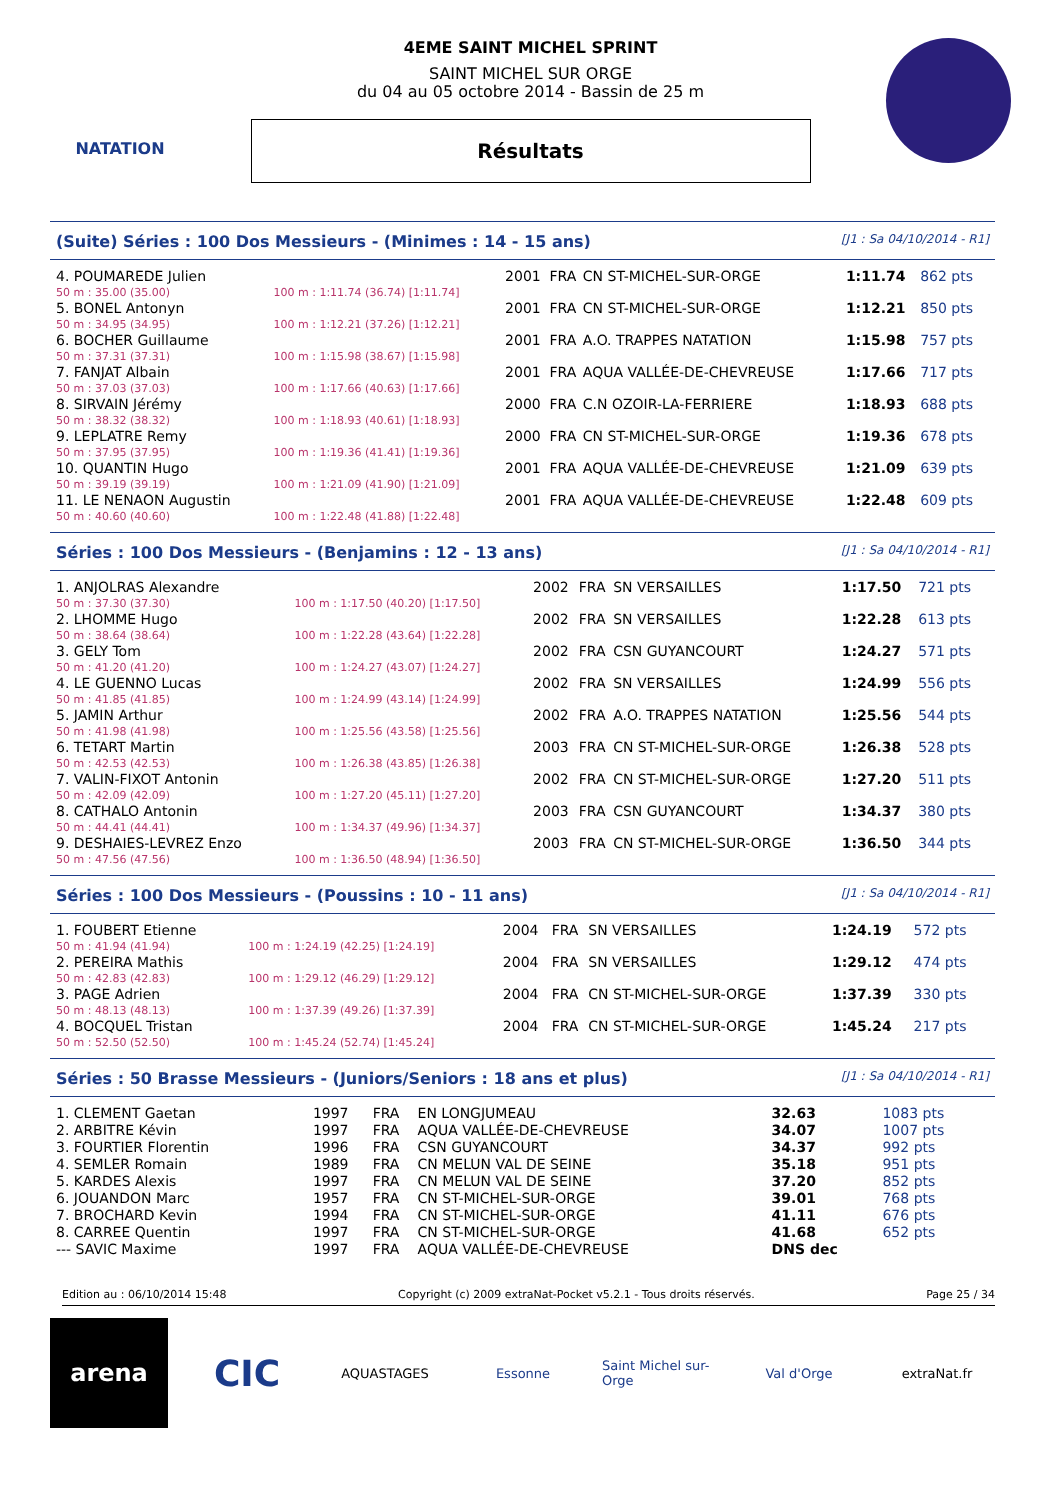NATATION
4EME SAINT MICHEL SPRINT
SAINT MICHEL SUR ORGE
du 04 au 05 octobre 2014 - Bassin de 25 m
Résultats
(Suite) Séries : 100 Dos Messieurs - (Minimes : 14 - 15 ans) [J1 : Sa 04/10/2014 - R1]
| 4. POUMAREDE Julien | | 2001 | FRA | CN ST-MICHEL-SUR-ORGE | 1:11.74 | 862 pts |
| 50 m : 35.00 (35.00) | 100 m : 1:11.74 (36.74) [1:11.74] | | | | | |
| 5. BONEL Antonyn | | 2001 | FRA | CN ST-MICHEL-SUR-ORGE | 1:12.21 | 850 pts |
| 50 m : 34.95 (34.95) | 100 m : 1:12.21 (37.26) [1:12.21] | | | | | |
| 6. BOCHER Guillaume | | 2001 | FRA | A.O. TRAPPES NATATION | 1:15.98 | 757 pts |
| 50 m : 37.31 (37.31) | 100 m : 1:15.98 (38.67) [1:15.98] | | | | | |
| 7. FANJAT Albain | | 2001 | FRA | AQUA VALLÉE-DE-CHEVREUSE | 1:17.66 | 717 pts |
| 50 m : 37.03 (37.03) | 100 m : 1:17.66 (40.63) [1:17.66] | | | | | |
| 8. SIRVAIN Jérémy | | 2000 | FRA | C.N OZOIR-LA-FERRIERE | 1:18.93 | 688 pts |
| 50 m : 38.32 (38.32) | 100 m : 1:18.93 (40.61) [1:18.93] | | | | | |
| 9. LEPLATRE Remy | | 2000 | FRA | CN ST-MICHEL-SUR-ORGE | 1:19.36 | 678 pts |
| 50 m : 37.95 (37.95) | 100 m : 1:19.36 (41.41) [1:19.36] | | | | | |
| 10. QUANTIN Hugo | | 2001 | FRA | AQUA VALLÉE-DE-CHEVREUSE | 1:21.09 | 639 pts |
| 50 m : 39.19 (39.19) | 100 m : 1:21.09 (41.90) [1:21.09] | | | | | |
| 11. LE NENAON Augustin | | 2001 | FRA | AQUA VALLÉE-DE-CHEVREUSE | 1:22.48 | 609 pts |
| 50 m : 40.60 (40.60) | 100 m : 1:22.48 (41.88) [1:22.48] | | | | | |
Séries : 100 Dos Messieurs - (Benjamins : 12 - 13 ans) [J1 : Sa 04/10/2014 - R1]
| 1. ANJOLRAS Alexandre | | 2002 | FRA | SN VERSAILLES | 1:17.50 | 721 pts |
| 50 m : 37.30 (37.30) | 100 m : 1:17.50 (40.20) [1:17.50] | | | | | |
| 2. LHOMME Hugo | | 2002 | FRA | SN VERSAILLES | 1:22.28 | 613 pts |
| 50 m : 38.64 (38.64) | 100 m : 1:22.28 (43.64) [1:22.28] | | | | | |
| 3. GELY Tom | | 2002 | FRA | CSN GUYANCOURT | 1:24.27 | 571 pts |
| 50 m : 41.20 (41.20) | 100 m : 1:24.27 (43.07) [1:24.27] | | | | | |
| 4. LE GUENNO Lucas | | 2002 | FRA | SN VERSAILLES | 1:24.99 | 556 pts |
| 50 m : 41.85 (41.85) | 100 m : 1:24.99 (43.14) [1:24.99] | | | | | |
| 5. JAMIN Arthur | | 2002 | FRA | A.O. TRAPPES NATATION | 1:25.56 | 544 pts |
| 50 m : 41.98 (41.98) | 100 m : 1:25.56 (43.58) [1:25.56] | | | | | |
| 6. TETART Martin | | 2003 | FRA | CN ST-MICHEL-SUR-ORGE | 1:26.38 | 528 pts |
| 50 m : 42.53 (42.53) | 100 m : 1:26.38 (43.85) [1:26.38] | | | | | |
| 7. VALIN-FIXOT Antonin | | 2002 | FRA | CN ST-MICHEL-SUR-ORGE | 1:27.20 | 511 pts |
| 50 m : 42.09 (42.09) | 100 m : 1:27.20 (45.11) [1:27.20] | | | | | |
| 8. CATHALO Antonin | | 2003 | FRA | CSN GUYANCOURT | 1:34.37 | 380 pts |
| 50 m : 44.41 (44.41) | 100 m : 1:34.37 (49.96) [1:34.37] | | | | | |
| 9. DESHAIES-LEVREZ Enzo | | 2003 | FRA | CN ST-MICHEL-SUR-ORGE | 1:36.50 | 344 pts |
| 50 m : 47.56 (47.56) | 100 m : 1:36.50 (48.94) [1:36.50] | | | | | |
Séries : 100 Dos Messieurs - (Poussins : 10 - 11 ans) [J1 : Sa 04/10/2014 - R1]
| 1. FOUBERT Etienne | | 2004 | FRA | SN VERSAILLES | 1:24.19 | 572 pts |
| 50 m : 41.94 (41.94) | 100 m : 1:24.19 (42.25) [1:24.19] | | | | | |
| 2. PEREIRA Mathis | | 2004 | FRA | SN VERSAILLES | 1:29.12 | 474 pts |
| 50 m : 42.83 (42.83) | 100 m : 1:29.12 (46.29) [1:29.12] | | | | | |
| 3. PAGE Adrien | | 2004 | FRA | CN ST-MICHEL-SUR-ORGE | 1:37.39 | 330 pts |
| 50 m : 48.13 (48.13) | 100 m : 1:37.39 (49.26) [1:37.39] | | | | | |
| 4. BOCQUEL Tristan | | 2004 | FRA | CN ST-MICHEL-SUR-ORGE | 1:45.24 | 217 pts |
| 50 m : 52.50 (52.50) | 100 m : 1:45.24 (52.74) [1:45.24] | | | | | |
Séries : 50 Brasse Messieurs - (Juniors/Seniors : 18 ans et plus) [J1 : Sa 04/10/2014 - R1]
| 1. CLEMENT Gaetan | 1997 | FRA | EN LONGJUMEAU | 32.63 | 1083 pts |
| 2. ARBITRE Kévin | 1997 | FRA | AQUA VALLÉE-DE-CHEVREUSE | 34.07 | 1007 pts |
| 3. FOURTIER Florentin | 1996 | FRA | CSN GUYANCOURT | 34.37 | 992 pts |
| 4. SEMLER Romain | 1989 | FRA | CN MELUN VAL DE SEINE | 35.18 | 951 pts |
| 5. KARDES Alexis | 1997 | FRA | CN MELUN VAL DE SEINE | 37.20 | 852 pts |
| 6. JOUANDON Marc | 1957 | FRA | CN ST-MICHEL-SUR-ORGE | 39.01 | 768 pts |
| 7. BROCHARD Kevin | 1994 | FRA | CN ST-MICHEL-SUR-ORGE | 41.11 | 676 pts |
| 8. CARREE Quentin | 1997 | FRA | CN ST-MICHEL-SUR-ORGE | 41.68 | 652 pts |
| --- SAVIC Maxime | 1997 | FRA | AQUA VALLÉE-DE-CHEVREUSE | DNS dec | |
Edition au : 06/10/2014 15:48 Copyright (c) 2009 extraNat-Pocket v5.2.1 - Tous droits réservés. Page 25 / 34
arena
CIC
AQUASTAGES Essonne Saint Michel sur-Orge
Val d'Orge extraNat.fr